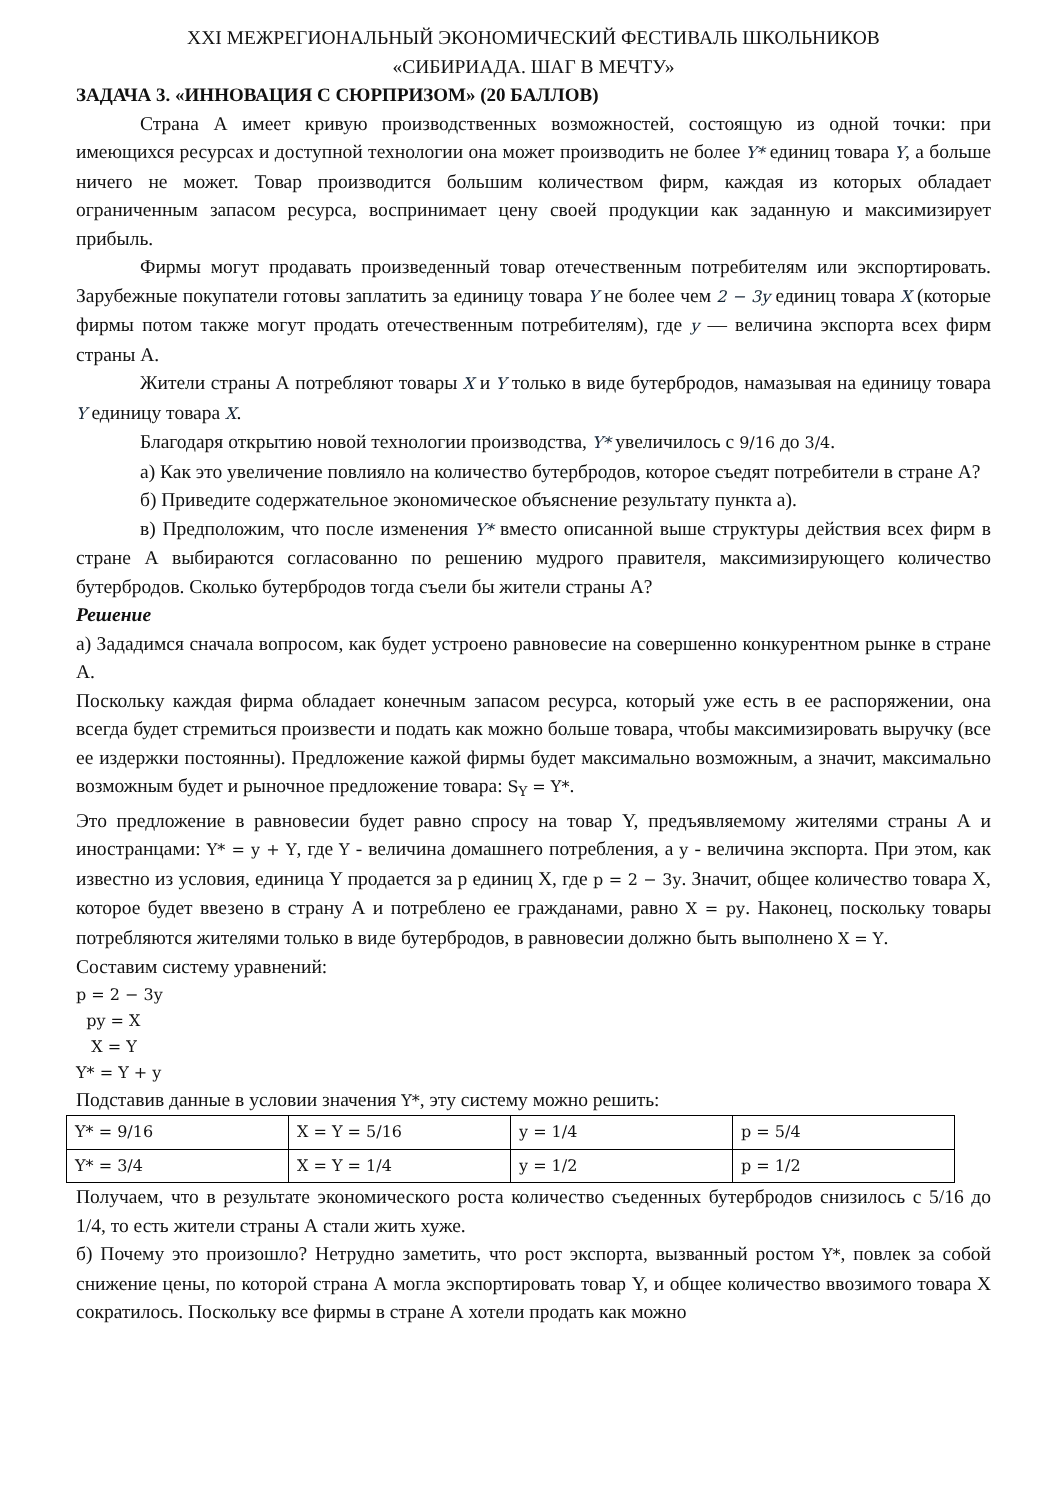XXI МЕЖРЕГИОНАЛЬНЫЙ ЭКОНОМИЧЕСКИЙ ФЕСТИВАЛЬ ШКОЛЬНИКОВ
«СИБИРИАДА. ШАГ В МЕЧТУ»
ЗАДАЧА 3. «ИННОВАЦИЯ С СЮРПРИЗОМ» (20 БАЛЛОВ)
Страна А имеет кривую производственных возможностей, состоящую из одной точки: при имеющихся ресурсах и доступной технологии она может производить не более Y* единиц товара Y, а больше ничего не может. Товар производится большим количеством фирм, каждая из которых обладает ограниченным запасом ресурса, воспринимает цену своей продукции как заданную и максимизирует прибыль.
Фирмы могут продавать произведенный товар отечественным потребителям или экспортировать. Зарубежные покупатели готовы заплатить за единицу товара Y не более чем 2 − 3y единиц товара X (которые фирмы потом также могут продать отечественным потребителям), где y — величина экспорта всех фирм страны А.
Жители страны А потребляют товары X и Y только в виде бутербродов, намазывая на единицу товара Y единицу товара X.
Благодаря открытию новой технологии производства, Y* увеличилось с 9/16 до 3/4.
а) Как это увеличение повлияло на количество бутербродов, которое съедят потребители в стране А?
б) Приведите содержательное экономическое объяснение результату пункта а).
в) Предположим, что после изменения Y* вместо описанной выше структуры действия всех фирм в стране А выбираются согласованно по решению мудрого правителя, максимизирующего количество бутербродов. Сколько бутербродов тогда съели бы жители страны А?
Решение
а) Зададимся сначала вопросом, как будет устроено равновесие на совершенно конкурентном рынке в стране А.
Поскольку каждая фирма обладает конечным запасом ресурса, который уже есть в ее распоряжении, она всегда будет стремиться произвести и подать как можно больше товара, чтобы максимизировать выручку (все ее издержки постоянны). Предложение кажой фирмы будет максимально возможным, а значит, максимально возможным будет и рыночное предложение товара: S<sub>Y</sub> = Y*.
Это предложение в равновесии будет равно спросу на товар Y, предъявляемому жителями страны А и иностранцами: Y* = y + Y, где Y - величина домашнего потребления, а y - величина экспорта. При этом, как известно из условия, единица Y продается за p единиц X, где p = 2 − 3y. Значит, общее количество товара X, которое будет ввезено в страну А и потреблено ее гражданами, равно X = py. Наконец, поскольку товары потребляются жителями только в виде бутербродов, в равновесии должно быть выполнено X = Y.
Составим систему уравнений:
p = 2 − 3y
py = X
X = Y
Y* = Y + y
Подставив данные в условии значения Y*, эту систему можно решить:
| Y* = 9/16 | X = Y = 5/16 | y = 1/4 | p = 5/4 |
| Y* = 3/4 | X = Y = 1/4 | y = 1/2 | p = 1/2 |
Получаем, что в результате экономического роста количество съеденных бутербродов снизилось с 5/16 до 1/4, то есть жители страны А стали жить хуже.
б) Почему это произошло? Нетрудно заметить, что рост экспорта, вызванный ростом Y*, повлек за собой снижение цены, по которой страна А могла экспортировать товар Y, и общее количество ввозимого товара X сократилось. Поскольку все фирмы в стране А хотели продать как можно